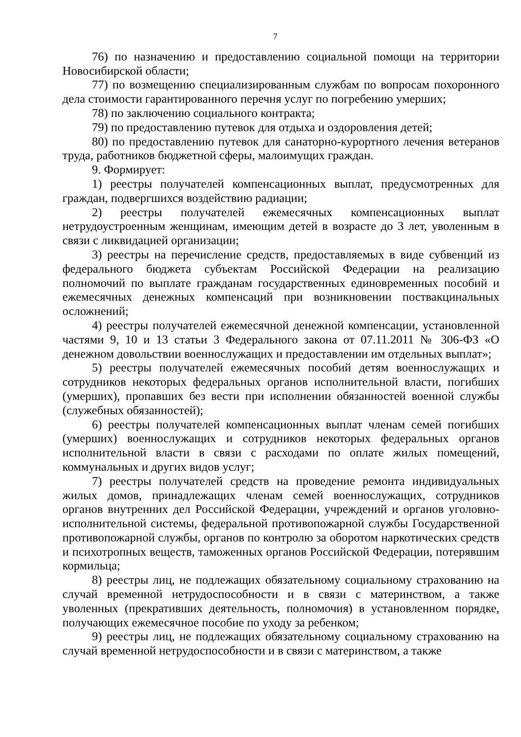7
76) по назначению и предоставлению социальной помощи на территории Новосибирской области;
77) по возмещению специализированным службам по вопросам похоронного дела стоимости гарантированного перечня услуг по погребению умерших;
78) по заключению социального контракта;
79) по предоставлению путевок для отдыха и оздоровления детей;
80) по предоставлению путевок для санаторно-курортного лечения ветеранов труда, работников бюджетной сферы, малоимущих граждан.
9. Формирует:
1) реестры получателей компенсационных выплат, предусмотренных для граждан, подвергшихся воздействию радиации;
2) реестры получателей ежемесячных компенсационных выплат нетрудоустроенным женщинам, имеющим детей в возрасте до 3 лет, уволенным в связи с ликвидацией организации;
3) реестры на перечисление средств, предоставляемых в виде субвенций из федерального бюджета субъектам Российской Федерации на реализацию полномочий по выплате гражданам государственных единовременных пособий и ежемесячных денежных компенсаций при возникновении поствакцинальных осложнений;
4) реестры получателей ежемесячной денежной компенсации, установленной частями 9, 10 и 13 статьи 3 Федерального закона от 07.11.2011 № 306-ФЗ «О денежном довольствии военнослужащих и предоставлении им отдельных выплат»;
5) реестры получателей ежемесячных пособий детям военнослужащих и сотрудников некоторых федеральных органов исполнительной власти, погибших (умерших), пропавших без вести при исполнении обязанностей военной службы (служебных обязанностей);
6) реестры получателей компенсационных выплат членам семей погибших (умерших) военнослужащих и сотрудников некоторых федеральных органов исполнительной власти в связи с расходами по оплате жилых помещений, коммунальных и других видов услуг;
7) реестры получателей средств на проведение ремонта индивидуальных жилых домов, принадлежащих членам семей военнослужащих, сотрудников органов внутренних дел Российской Федерации, учреждений и органов уголовно-исполнительной системы, федеральной противопожарной службы Государственной противопожарной службы, органов по контролю за оборотом наркотических средств и психотропных веществ, таможенных органов Российской Федерации, потерявшим кормильца;
8) реестры лиц, не подлежащих обязательному социальному страхованию на случай временной нетрудоспособности и в связи с материнством, а также уволенных (прекративших деятельность, полномочия) в установленном порядке, получающих ежемесячное пособие по уходу за ребенком;
9) реестры лиц, не подлежащих обязательному социальному страхованию на случай временной нетрудоспособности и в связи с материнством, а также